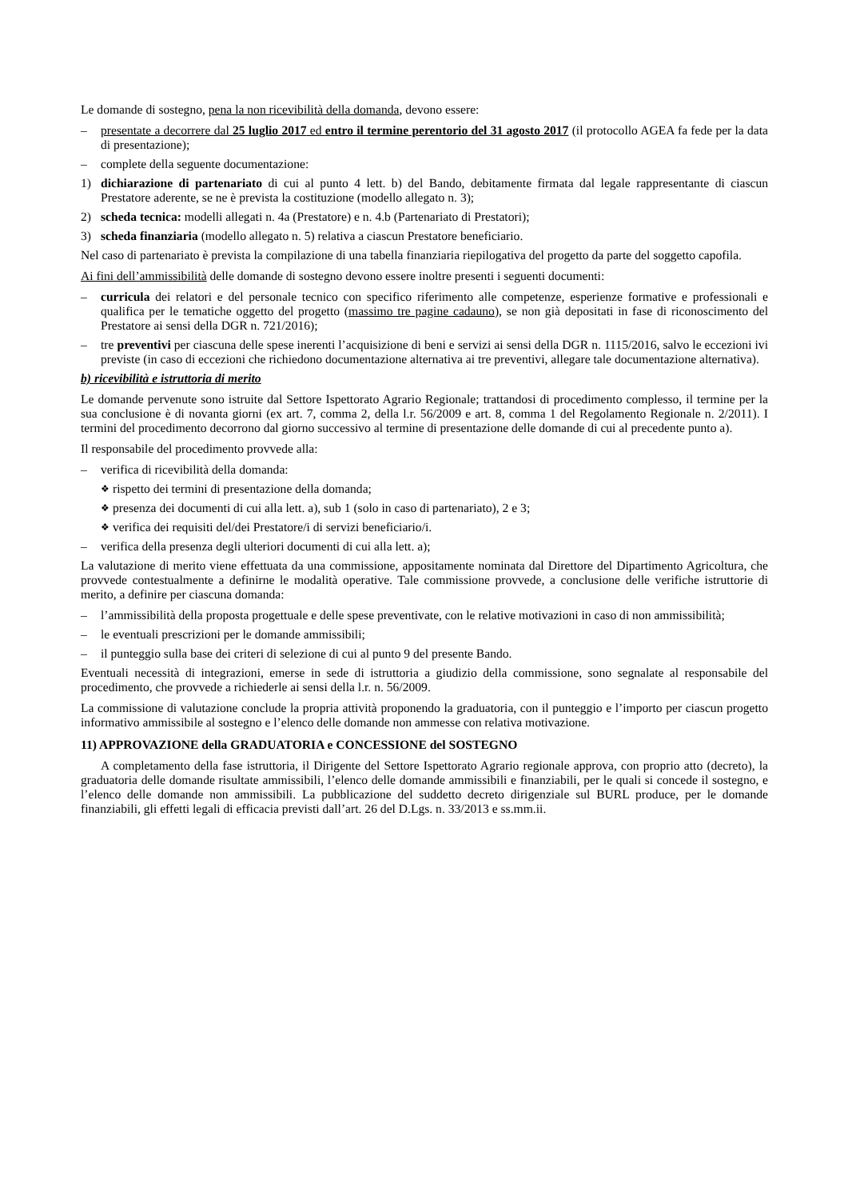Le domande di sostegno, pena la non ricevibilità della domanda, devono essere:
– presentate a decorrere dal 25 luglio 2017 ed entro il termine perentorio del 31 agosto 2017 (il protocollo AGEA fa fede per la data di presentazione);
– complete della seguente documentazione:
1) dichiarazione di partenariato di cui al punto 4 lett. b) del Bando, debitamente firmata dal legale rappresentante di ciascun Prestatore aderente, se ne è prevista la costituzione (modello allegato n. 3);
2) scheda tecnica: modelli allegati n. 4a (Prestatore) e n. 4.b (Partenariato di Prestatori);
3) scheda finanziaria (modello allegato n. 5) relativa a ciascun Prestatore beneficiario.
Nel caso di partenariato è prevista la compilazione di una tabella finanziaria riepilogativa del progetto da parte del soggetto capofila.
Ai fini dell’ammissibilità delle domande di sostegno devono essere inoltre presenti i seguenti documenti:
– curricula dei relatori e del personale tecnico con specifico riferimento alle competenze, esperienze formative e professionali e qualifica per le tematiche oggetto del progetto (massimo tre pagine cadauno), se non già depositati in fase di riconoscimento del Prestatore ai sensi della DGR n. 721/2016);
– tre preventivi per ciascuna delle spese inerenti l’acquisizione di beni e servizi ai sensi della DGR n. 1115/2016, salvo le eccezioni ivi previste (in caso di eccezioni che richiedono documentazione alternativa ai tre preventivi, allegare tale documentazione alternativa).
b) ricevibilità e istruttoria di merito
Le domande pervenute sono istruite dal Settore Ispettorato Agrario Regionale; trattandosi di procedimento complesso, il termine per la sua conclusione è di novanta giorni (ex art. 7, comma 2, della l.r. 56/2009 e art. 8, comma 1 del Regolamento Regionale n. 2/2011). I termini del procedimento decorrono dal giorno successivo al termine di presentazione delle domande di cui al precedente punto a).
Il responsabile del procedimento provvede alla:
– verifica di ricevibilità della domanda:
❖ rispetto dei termini di presentazione della domanda;
❖ presenza dei documenti di cui alla lett. a), sub 1 (solo in caso di partenariato), 2 e 3;
❖ verifica dei requisiti del/dei Prestatore/i di servizi beneficiario/i.
– verifica della presenza degli ulteriori documenti di cui alla lett. a);
La valutazione di merito viene effettuata da una commissione, appositamente nominata dal Direttore del Dipartimento Agricoltura, che provvede contestualmente a definirne le modalità operative. Tale commissione provvede, a conclusione delle verifiche istruttorie di merito, a definire per ciascuna domanda:
– l’ammissibilità della proposta progettuale e delle spese preventivate, con le relative motivazioni in caso di non ammissibilità;
– le eventuali prescrizioni per le domande ammissibili;
– il punteggio sulla base dei criteri di selezione di cui al punto 9 del presente Bando.
Eventuali necessità di integrazioni, emerse in sede di istruttoria a giudizio della commissione, sono segnalate al responsabile del procedimento, che provvede a richiederle ai sensi della l.r. n. 56/2009.
La commissione di valutazione conclude la propria attività proponendo la graduatoria, con il punteggio e l’importo per ciascun progetto informativo ammissibile al sostegno e l’elenco delle domande non ammesse con relativa motivazione.
11) APPROVAZIONE della GRADUATORIA e CONCESSIONE del SOSTEGNO
A completamento della fase istruttoria, il Dirigente del Settore Ispettorato Agrario regionale approva, con proprio atto (decreto), la graduatoria delle domande risultate ammissibili, l’elenco delle domande ammissibili e finanziabili, per le quali si concede il sostegno, e l’elenco delle domande non ammissibili. La pubblicazione del suddetto decreto dirigenziale sul BURL produce, per le domande finanziabili, gli effetti legali di efficacia previsti dall’art. 26 del D.Lgs. n. 33/2013 e ss.mm.ii.